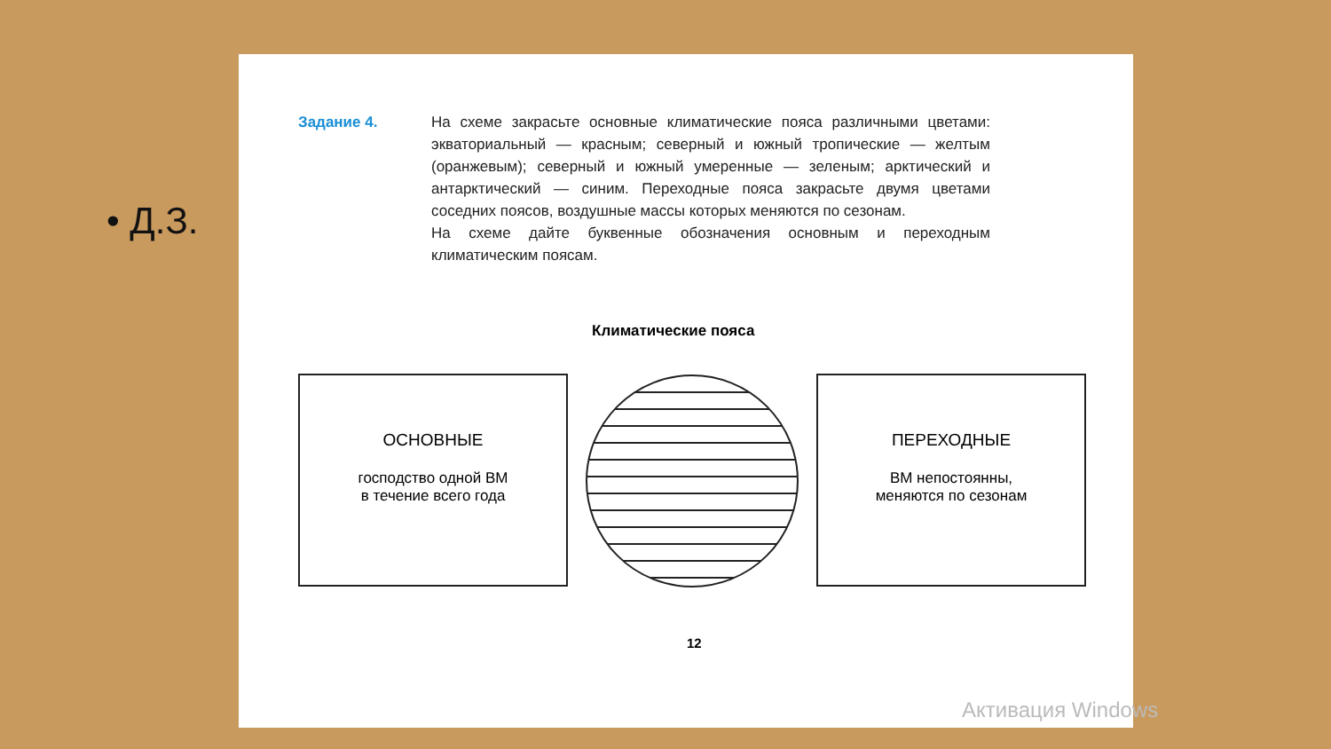• Д.З.
Задание 4. На схеме закрасьте основные климатические пояса различными цветами: экваториальный — красным; северный и южный тропические — желтым (оранжевым); северный и южный умеренные — зеленым; арктический и антарктический — синим. Переходные пояса закрасьте двумя цветами соседних поясов, воздушные массы которых меняются по сезонам.
На схеме дайте буквенные обозначения основным и переходным климатическим поясам.
Климатические пояса
ОСНОВНЫЕ
господство одной ВМ
в течение всего года
ПЕРЕХОДНЫЕ
ВМ непостоянны,
меняются по сезонам
12
Активация Windows